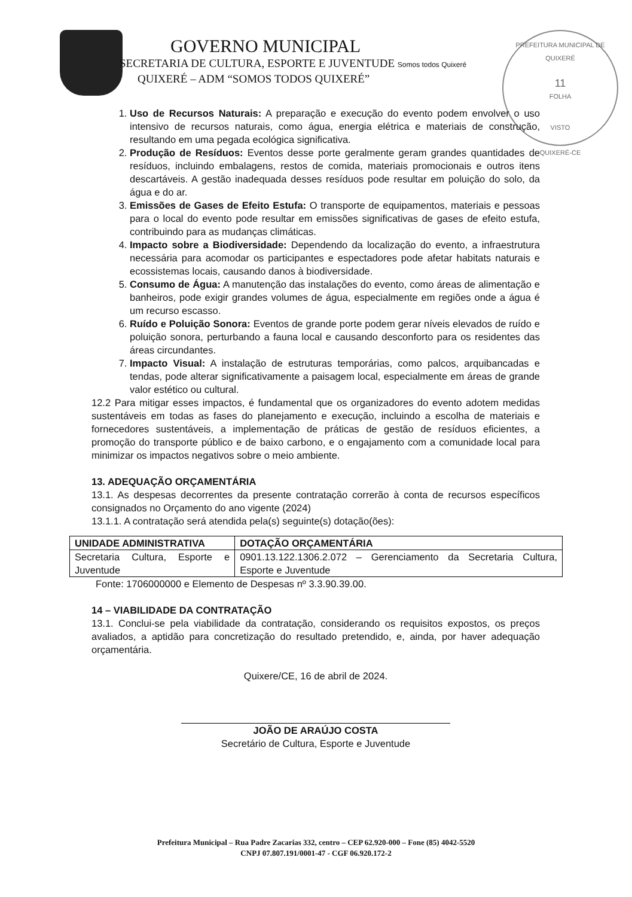GOVERNO MUNICIPAL
SECRETARIA DE CULTURA, ESPORTE E JUVENTUDE Somos todos Quixeré
QUIXERÉ – ADM “SOMOS TODOS QUIXERÉ”
PREFEITURA MUNICIPAL DE QUIXERÉ
11
FOLHA
VISTO
QUIXERÉ-CE
1. Uso de Recursos Naturais: A preparação e execução do evento podem envolver o uso intensivo de recursos naturais, como água, energia elétrica e materiais de construção, resultando em uma pegada ecológica significativa.
2. Produção de Resíduos: Eventos desse porte geralmente geram grandes quantidades de resíduos, incluindo embalagens, restos de comida, materiais promocionais e outros itens descartáveis. A gestão inadequada desses resíduos pode resultar em poluição do solo, da água e do ar.
3. Emissões de Gases de Efeito Estufa: O transporte de equipamentos, materiais e pessoas para o local do evento pode resultar em emissões significativas de gases de efeito estufa, contribuindo para as mudanças climáticas.
4. Impacto sobre a Biodiversidade: Dependendo da localização do evento, a infraestrutura necessária para acomodar os participantes e espectadores pode afetar habitats naturais e ecossistemas locais, causando danos à biodiversidade.
5. Consumo de Água: A manutenção das instalações do evento, como áreas de alimentação e banheiros, pode exigir grandes volumes de água, especialmente em regiões onde a água é um recurso escasso.
6. Ruído e Poluição Sonora: Eventos de grande porte podem gerar níveis elevados de ruído e poluição sonora, perturbando a fauna local e causando desconforto para os residentes das áreas circundantes.
7. Impacto Visual: A instalação de estruturas temporárias, como palcos, arquibancadas e tendas, pode alterar significativamente a paisagem local, especialmente em áreas de grande valor estético ou cultural.
12.2 Para mitigar esses impactos, é fundamental que os organizadores do evento adotem medidas sustentáveis em todas as fases do planejamento e execução, incluindo a escolha de materiais e fornecedores sustentáveis, a implementação de práticas de gestão de resíduos eficientes, a promoção do transporte público e de baixo carbono, e o engajamento com a comunidade local para minimizar os impactos negativos sobre o meio ambiente.
13. ADEQUAÇÃO ORÇAMENTÁRIA
13.1. As despesas decorrentes da presente contratação correrão à conta de recursos específicos consignados no Orçamento do ano vigente (2024)
13.1.1. A contratação será atendida pela(s) seguinte(s) dotação(ões):
| UNIDADE ADMINISTRATIVA | DOTAÇÃO ORÇAMENTÁRIA |
| --- | --- |
| Secretaria Cultura, Esporte e Juventude | 0901.13.122.1306.2.072 – Gerenciamento da Secretaria Cultura, Esporte e Juventude |
Fonte: 1706000000 e Elemento de Despesas nº 3.3.90.39.00.
14 – VIABILIDADE DA CONTRATAÇÃO
13.1. Conclui-se pela viabilidade da contratação, considerando os requisitos expostos, os preços avaliados, a aptidão para concretização do resultado pretendido, e, ainda, por haver adequação orçamentária.
Quixere/CE, 16 de abril de 2024.
JOÃO DE ARAÚJO COSTA
Secretário de Cultura, Esporte e Juventude
Prefeitura Municipal – Rua Padre Zacarias 332, centro – CEP 62.920-000 – Fone (85) 4042-5520
CNPJ 07.807.191/0001-47 - CGF 06.920.172-2